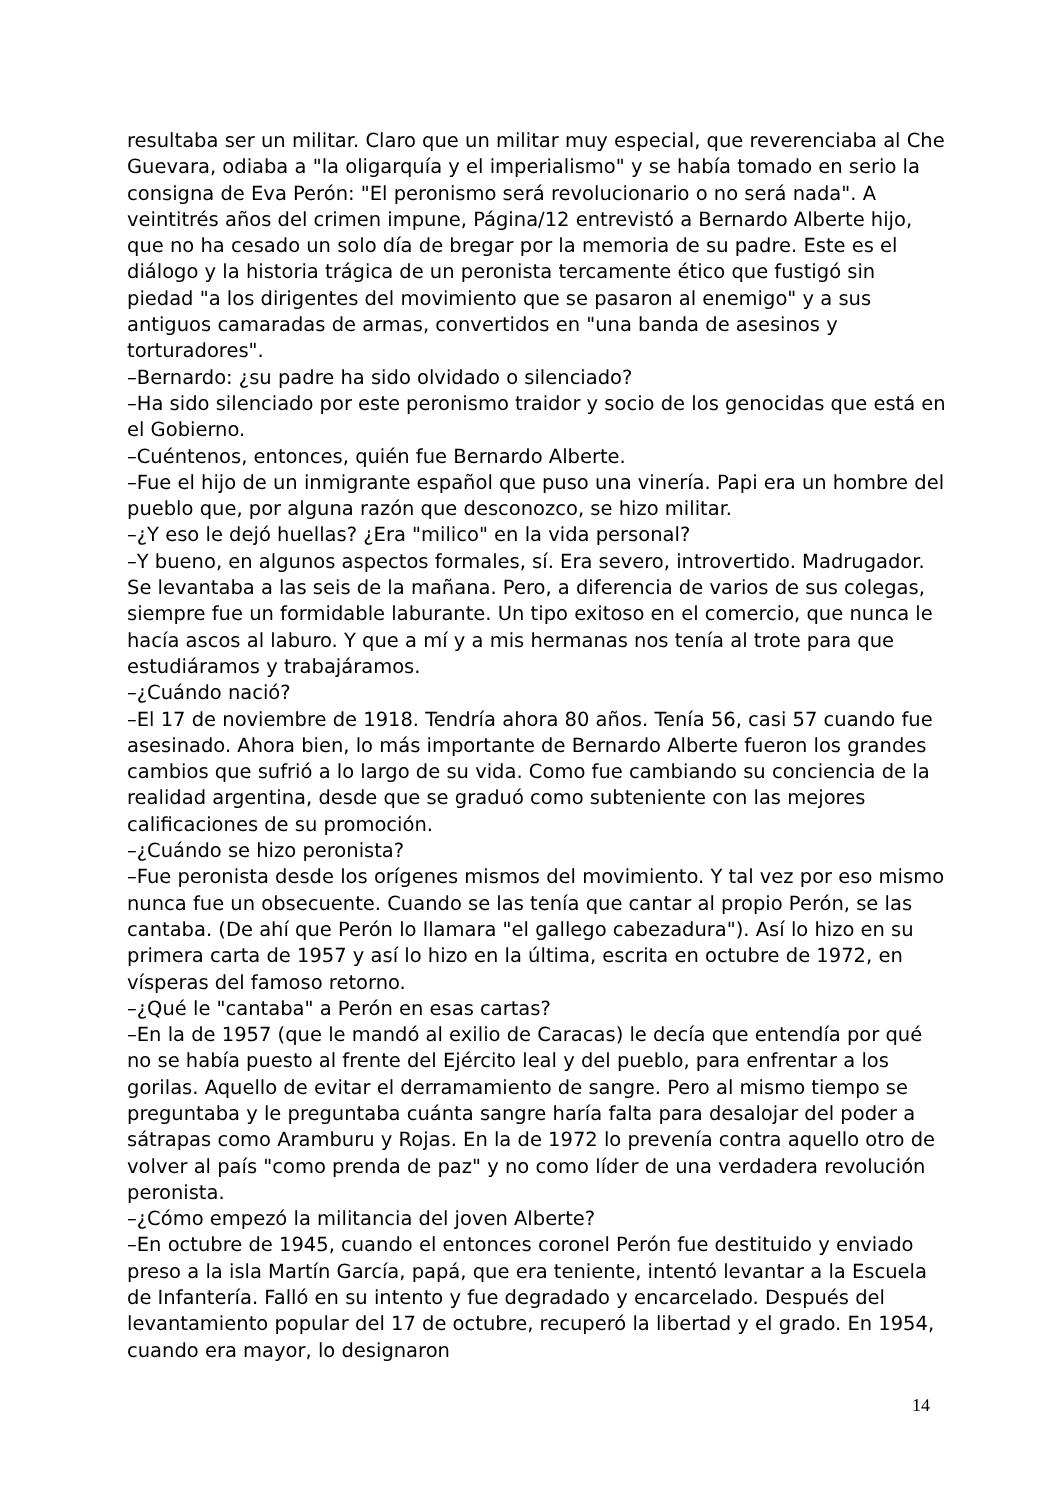resultaba ser un militar. Claro que un militar muy especial, que reverenciaba al Che Guevara, odiaba a "la oligarquía y el imperialismo" y se había tomado en serio la consigna de Eva Perón: "El peronismo será revolucionario o no será nada". A veintitrés años del crimen impune, Página/12 entrevistó a Bernardo Alberte hijo, que no ha cesado un solo día de bregar por la memoria de su padre. Este es el diálogo y la historia trágica de un peronista tercamente ético que fustigó sin piedad "a los dirigentes del movimiento que se pasaron al enemigo" y a sus antiguos camaradas de armas, convertidos en "una banda de asesinos y torturadores".
–Bernardo: ¿su padre ha sido olvidado o silenciado?
–Ha sido silenciado por este peronismo traidor y socio de los genocidas que está en el Gobierno.
–Cuéntenos, entonces, quién fue Bernardo Alberte.
–Fue el hijo de un inmigrante español que puso una vinería. Papi era un hombre del pueblo que, por alguna razón que desconozco, se hizo militar.
–¿Y eso le dejó huellas? ¿Era "milico" en la vida personal?
–Y bueno, en algunos aspectos formales, sí. Era severo, introvertido. Madrugador. Se levantaba a las seis de la mañana. Pero, a diferencia de varios de sus colegas, siempre fue un formidable laburante. Un tipo exitoso en el comercio, que nunca le hacía ascos al laburo. Y que a mí y a mis hermanas nos tenía al trote para que estudiáramos y trabajáramos.
–¿Cuándo nació?
–El 17 de noviembre de 1918. Tendría ahora 80 años. Tenía 56, casi 57 cuando fue asesinado. Ahora bien, lo más importante de Bernardo Alberte fueron los grandes cambios que sufrió a lo largo de su vida. Como fue cambiando su conciencia de la realidad argentina, desde que se graduó como subteniente con las mejores calificaciones de su promoción.
–¿Cuándo se hizo peronista?
–Fue peronista desde los orígenes mismos del movimiento. Y tal vez por eso mismo nunca fue un obsecuente. Cuando se las tenía que cantar al propio Perón, se las cantaba. (De ahí que Perón lo llamara "el gallego cabezadura"). Así lo hizo en su primera carta de 1957 y así lo hizo en la última, escrita en octubre de 1972, en vísperas del famoso retorno.
–¿Qué le "cantaba" a Perón en esas cartas?
–En la de 1957 (que le mandó al exilio de Caracas) le decía que entendía por qué no se había puesto al frente del Ejército leal y del pueblo, para enfrentar a los gorilas. Aquello de evitar el derramamiento de sangre. Pero al mismo tiempo se preguntaba y le preguntaba cuánta sangre haría falta para desalojar del poder a sátrapas como Aramburu y Rojas. En la de 1972 lo prevenía contra aquello otro de volver al país "como prenda de paz" y no como líder de una verdadera revolución peronista.
–¿Cómo empezó la militancia del joven Alberte?
–En octubre de 1945, cuando el entonces coronel Perón fue destituido y enviado preso a la isla Martín García, papá, que era teniente, intentó levantar a la Escuela de Infantería. Falló en su intento y fue degradado y encarcelado. Después del levantamiento popular del 17 de octubre, recuperó la libertad y el grado. En 1954, cuando era mayor, lo designaron
14